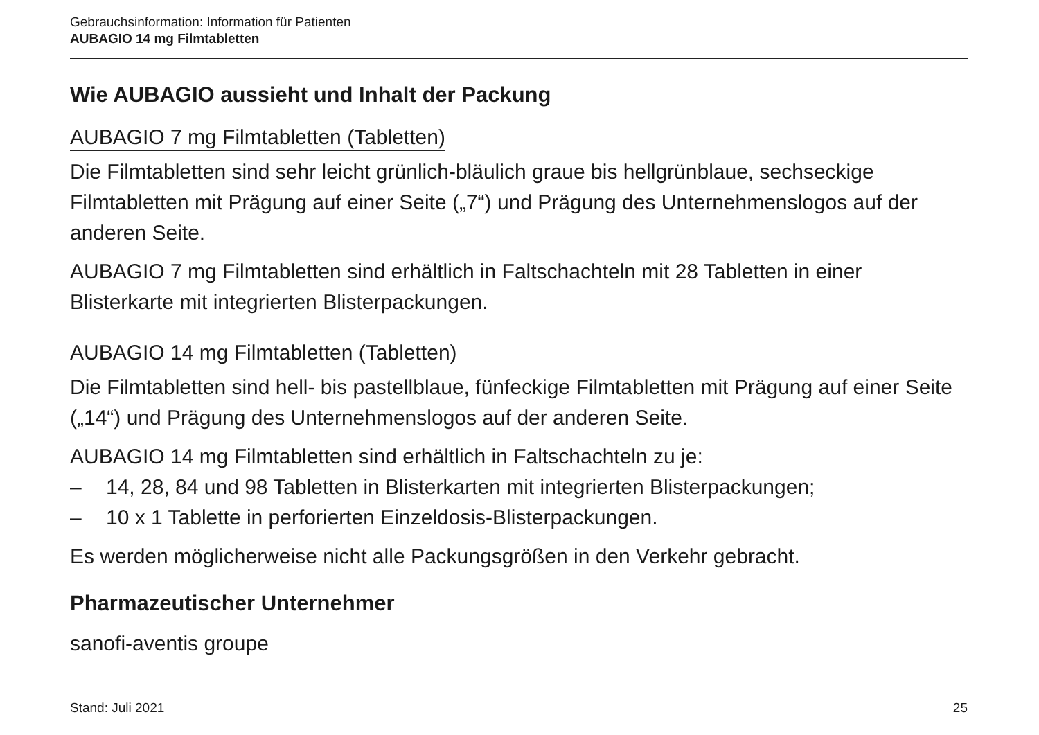Gebrauchsinformation: Information für Patienten
AUBAGIO 14 mg Filmtabletten
Wie AUBAGIO aussieht und Inhalt der Packung
AUBAGIO 7 mg Filmtabletten (Tabletten)
Die Filmtabletten sind sehr leicht grünlich-bläulich graue bis hellgrünblaue, sechseckige Filmtabletten mit Prägung auf einer Seite („7“) und Prägung des Unternehmenslogos auf der anderen Seite.
AUBAGIO 7 mg Filmtabletten sind erhältlich in Faltschachteln mit 28 Tabletten in einer Blisterkarte mit integrierten Blisterpackungen.
AUBAGIO 14 mg Filmtabletten (Tabletten)
Die Filmtabletten sind hell- bis pastellblaue, fünfeckige Filmtabletten mit Prägung auf einer Seite („14“) und Prägung des Unternehmenslogos auf der anderen Seite.
AUBAGIO 14 mg Filmtabletten sind erhältlich in Faltschachteln zu je:
– 14, 28, 84 und 98 Tabletten in Blisterkarten mit integrierten Blisterpackungen;
– 10 x 1 Tablette in perforierten Einzeldosis-Blisterpackungen.
Es werden möglicherweise nicht alle Packungsgrößen in den Verkehr gebracht.
Pharmazeutischer Unternehmer
sanofi-aventis groupe
Stand: Juli 2021 25